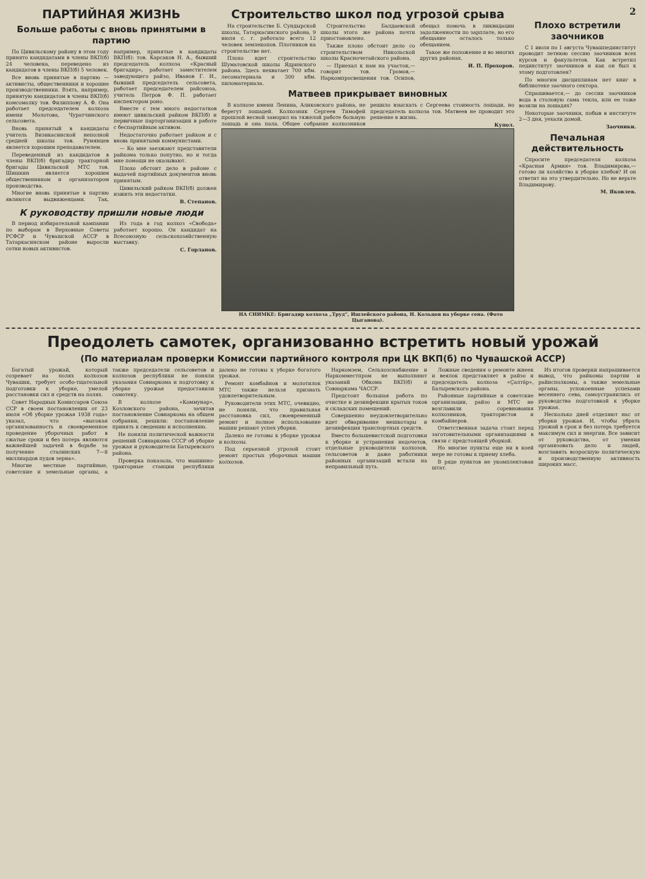ПАРТИЙНАЯ ЖИЗНЬ
Больше работы с вновь принятыми в партию
По Цивильскому району в этом году принято кандидатами в члены ВКП(б) 24 человека, переведено из кандидатов в члены ВКП(б) 5 человек.
Все вновь принятые в партию — активисты, общественники и хорошие производственники. Взять, например, принятую кандидатом в члены ВКП(б) комсомолку тов. Филиппову А. Ф. Она работает председателем колхоза имени Молотова, Чуратчинского сельсовета.
Вновь принятый в кандидаты учитель Визикасинской неполной средней школы тов. Румянцев является хорошим преподавателем.
Переведенный из кандидатов в члены ВКП(б) бригадир тракторной бригады Цивильской МТС тов. Шишкин является хорошим общественником и организатором производства.
Многие вновь принятые в партию являются выдвиженцами. Так, например, принятые в кандидаты ВКП(б): тов. Карсаков Н. А., бывший председатель колхоза «Красный бригадир», работает заместителем заведующего райзо, Иванов Г. И., бывший председатель сельсовета, работает председателем райсоюза, учитель Петров Ф. П. работает инспектором роно.
Вместе с тем много недостатков имеют цивильский райком ВКП(б) и первичные парторганизации в работе с беспартийным активом.
Недостаточно работает райком и с вновь принятыми коммунистами.
— Ко мне заезжают представители райкома только попутно, но и тогда мне помощи не оказывают.
Плохо обстоит дело в районе с выдачей партийных документов вновь принятым.
Цивильский райком ВКП(б) должен изжить эти недостатки.
В. Степанов.
К руководству пришли новые люди
В период избирательной кампании по выборам в Верховные Советы РСФСР и Чувашской АССР в Татаркасинском районе выросли сотни новых активистов.
Из года в год колхоз «Свобода» работает хорошо. Он кандидат на Всесоюзную сельскохозяйственную выставку.
С. Горланов.
Строительство школ под угрозой срыва
На строительстве Б. Сундырской школы, Татаркасинского района, 9 июля с. г. работало всего 12 человек землекопов. Плотников на строительстве нет.
Плохо идет строительство Шуматовской школы Ядринского района. Здесь нехватает 700 кбм. лесоматериала и 300 кбм. пиломатериала.
Строительство Балдаевской школы этого же района почти приостановлено.
Также плохо обстоит дело со строительством Никольской школы Красночетайского района.
— Приехал к нам на участок,— говорит тов. Громов,— Наркомпросвещения тов. Осипов, обещал помочь в ликвидации задолженности по зарплате, но его обещание осталось только обещанием.
Такое же положение и во многих других районах.
И. П. Прохоров.
Матвеев прикрывает виновных
В колхозе имени Ленина, Аликовского района, не берегут лошадей. Колхозник Сергеев Тимофей прошлой весной заморил на тяжелой работе больную лошадь и она пала. Общее собрание колхозников решило взыскать с Сергеева стоимость лошади, но председатель колхоза тов. Матвеев не проводит это решение в жизнь.
Купол.
НА СНИМКЕ: Бригадир колхоза „Труд“, Ишлейского района, Н. Кольцов на уборке сена. (Фото Цыганова).
2
Плохо встретили заочников
С 1 июля по 1 августа Чувашпединститут проводит летнюю сессию заочников всех курсов и факультетов. Как встретил пединститут заочников и как он был к этому подготовлен?
По многим дисциплинам нет книг в библиотеке заочного сектора.
Спрашивается,— до сессии заочников вода в столовую сама текла, или ее тоже возили на лошадях?
Некоторые заочники, побыв в институте 2—3 дня, уехали домой.
Заочники.
Печальная действительность
Спросите председателя колхоза «Красная Армия» тов. Владимирова,— готово ли хозяйство к уборке хлебов? И он ответит на это утвердительно. Но не верьте Владимирову.
М. Яковлев.
Преодолеть самотек, организованно встретить новый урожай
(По материалам проверки Комиссии партийного контроля при ЦК ВКП(б) по Чувашской АССР)
Богатый урожай, который созревает на полях колхозов Чувашии, требует особо-тщательной подготовки к уборке, умелой расстановки сил и средств на полях.
Совет Народных Комиссаров Союза ССР в своем постановлении от 23 июля «Об уборке урожая 1938 года» указал, что «высокая организованность и своевременное проведение уборочных работ в сжатые сроки и без потерь являются важнейшей задачей в борьбе за получение сталинских 7—8 миллиардов пудов зерна».
Многие местные партийные, советские и земельные органы, а также председатели сельсоветов и колхозов республики не поняли указания Совнаркома и подготовку к уборке урожая предоставили самотеку.
В колхозе «Коммунар», Козловского района, зачитав постановление Совнаркома на общем собрании, решили: постановление принять к сведению и исполнению.
Не поняли политической важности решений Совнаркома СССР об уборке урожая и руководители Батыревского района.
Проверка показала, что машинно-тракторные станции республики далеко не готовы к уборке богатого урожая.
Ремонт комбайнов и молотилок МТС также нельзя признать удовлетворительным.
Руководители этих МТС, очевидно, не поняли, что правильная расстановка сил, своевременный ремонт и полное использование машин решают успех уборки.
Далеко не готовы к уборке урожая и колхозы.
Под серьезной угрозой стоит ремонт простых уборочных машин колхозов.
Наркомзем, Сельхозснабжение и Наркомместпром не выполняют указаний Обкома ВКП(б) и Совнаркома ЧАССР.
Предстоит большая работа по очистке и дезинфекции крытых токов и складских помещений.
Совершенно неудовлетворительно идет обваривание мешкотары и дезинфекция транспортных средств.
Вместо большевистской подготовки к уборке и устранения недочетов, отдельные руководители колхозов, сельсоветов и даже работники районных организаций встали на неправильный путь.
Ложные сведения о ремонте жнеек и веялок представляет в райзо и председатель колхоза «Çалтăр», Батыревского района.
Районные партийные и советские организации, райзо и МТС не возглавили соревнования колхозников, трактористов и комбайнеров.
Ответственная задача стоит перед заготовительными организациями в связи с предстоящей уборкой.
Но многие пункты еще ни в коей мере не готовы к приему хлеба.
В ряде пунктов не укомплектован штат.
Из итогов проверки напрашивается вывод, что райкомы партии и райисполкомы, а также земельные органы, успокоенные успехами весеннего сева, самоустранились от руководства подготовкой к уборке урожая.
Несколько дней отделяют нас от уборки урожая. И, чтобы убрать урожай в срок и без потерь требуется максимум сил и энергии. Все зависит от руководства, от умения организовать дело и людей, возглавить возросшую политическую и производственную активность широких масс.